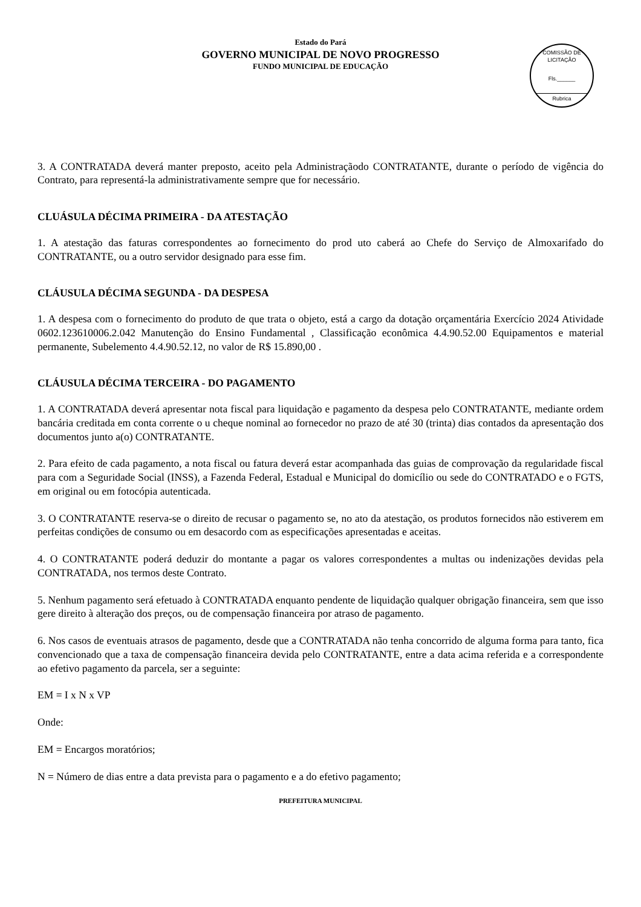Estado do Pará
GOVERNO MUNICIPAL DE NOVO PROGRESSO
FUNDO MUNICIPAL DE EDUCAÇÃO
COMISSÃO DE LICITAÇÃO
Fls.______
Rubrica
3. A CONTRATADA deverá manter preposto, aceito pela Administraçãodo CONTRATANTE, durante o período de vigência do Contrato, para representá-la administrativamente sempre que for necessário.
CLUÁSULA DÉCIMA PRIMEIRA - DA ATESTAÇÃO
1. A atestação das faturas correspondentes ao fornecimento do prod uto caberá ao Chefe do Serviço de Almoxarifado do CONTRATANTE, ou a outro servidor designado para esse fim.
CLÁUSULA DÉCIMA SEGUNDA - DA DESPESA
1. A despesa com o fornecimento do produto de que trata o objeto, está a cargo da dotação orçamentária Exercício 2024 Atividade 0602.123610006.2.042 Manutenção do Ensino Fundamental , Classificação econômica 4.4.90.52.00 Equipamentos e material permanente, Subelemento 4.4.90.52.12, no valor de R$ 15.890,00 .
CLÁUSULA DÉCIMA TERCEIRA - DO PAGAMENTO
1. A CONTRATADA deverá apresentar nota fiscal para liquidação e pagamento da despesa pelo CONTRATANTE, mediante ordem bancária creditada em conta corrente o u cheque nominal ao fornecedor no prazo de até 30 (trinta) dias contados da apresentação dos documentos junto a(o) CONTRATANTE.
2. Para efeito de cada pagamento, a nota fiscal ou fatura deverá estar acompanhada das guias de comprovação da regularidade fiscal para com a Seguridade Social (INSS), a Fazenda Federal, Estadual e Municipal do domicílio ou sede do CONTRATADO e o FGTS, em original ou em fotocópia autenticada.
3. O CONTRATANTE reserva-se o direito de recusar o pagamento se, no ato da atestação, os produtos fornecidos não estiverem em perfeitas condições de consumo ou em desacordo com as especificações apresentadas e aceitas.
4. O CONTRATANTE poderá deduzir do montante a pagar os valores correspondentes a multas ou indenizações devidas pela CONTRATADA, nos termos deste Contrato.
5. Nenhum pagamento será efetuado à CONTRATADA enquanto pendente de liquidação qualquer obrigação financeira, sem que isso gere direito à alteração dos preços, ou de compensação financeira por atraso de pagamento.
6. Nos casos de eventuais atrasos de pagamento, desde que a CONTRATADA não tenha concorrido de alguma forma para tanto, fica convencionado que a taxa de compensação financeira devida pelo CONTRATANTE, entre a data acima referida e a correspondente ao efetivo pagamento da parcela, ser a seguinte:
EM = I x N x VP
Onde:
EM = Encargos moratórios;
N = Número de dias entre a data prevista para o pagamento e a do efetivo pagamento;
PREFEITURA MUNICIPAL